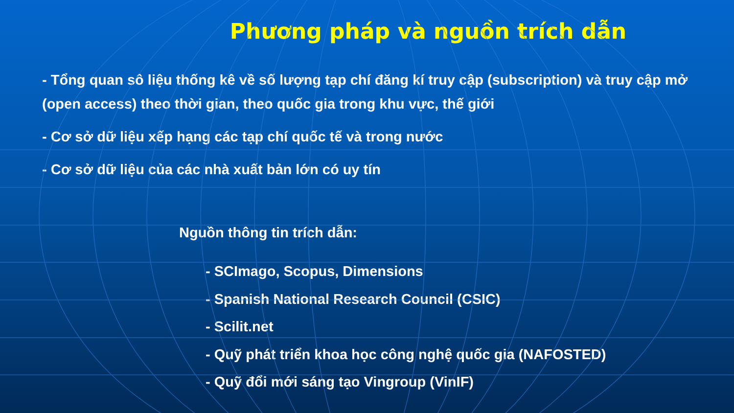Phương pháp và nguồn trích dẫn
- Tổng quan sô liệu thống kê về số lượng tạp chí đăng kí truy cập (subscription) và truy cập mở (open access) theo thời gian, theo quốc gia trong khu vực, thế giới
- Cơ sở dữ liệu xếp hạng các tạp chí quốc tế và trong nước
- Cơ sở dữ liệu của các nhà xuất bản lớn có uy tín
Nguồn thông tin trích dẫn:
- SCImago, Scopus, Dimensions
- Spanish National Research Council (CSIC)
- Scilit.net
- Quỹ phát triển khoa học công nghệ quốc gia (NAFOSTED)
- Quỹ đổi mới sáng tạo Vingroup (VinIF)